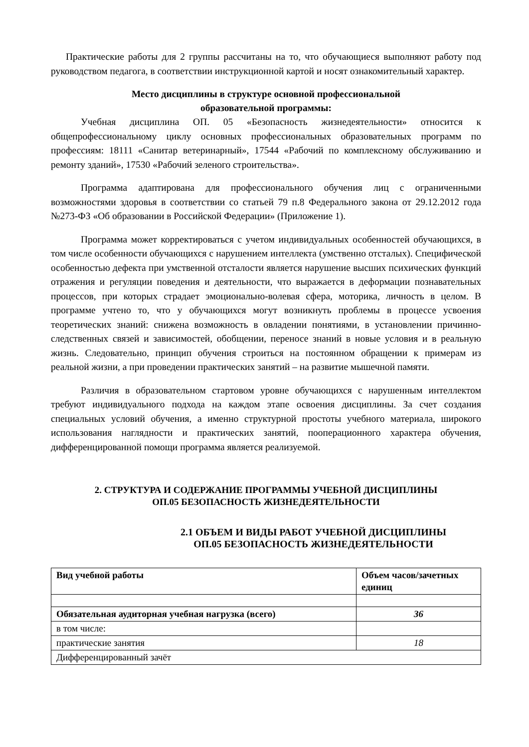Практические работы для 2 группы рассчитаны на то, что обучающиеся выполняют работу под руководством педагога, в соответствии инструкционной картой и носят ознакомительный характер.
Место дисциплины в структуре основной профессиональной
образовательной программы:
Учебная дисциплина ОП. 05 «Безопасность жизнедеятельности» относится к общепрофессиональному циклу основных профессиональных образовательных программ по профессиям: 18111 «Санитар ветеринарный», 17544 «Рабочий по комплексному обслуживанию и ремонту зданий», 17530 «Рабочий зеленого строительства».
Программа адаптирована для профессионального обучения лиц с ограниченными возможностями здоровья в соответствии со статьей 79 п.8 Федерального закона от 29.12.2012 года №273-ФЗ «Об образовании в Российской Федерации» (Приложение 1).
Программа может корректироваться с учетом индивидуальных особенностей обучающихся, в том числе особенности обучающихся с нарушением интеллекта (умственно отсталых). Специфической особенностью дефекта при умственной отсталости является нарушение высших психических функций отражения и регуляции поведения и деятельности, что выражается в деформации познавательных процессов, при которых страдает эмоционально-волевая сфера, моторика, личность в целом. В программе учтено то, что у обучающихся могут возникнуть проблемы в процессе усвоения теоретических знаний: снижена возможность в овладении понятиями, в установлении причинно- следственных связей и зависимостей, обобщении, переносе знаний в новые условия и в реальную жизнь. Следовательно, принцип обучения строиться на постоянном обращении к примерам из реальной жизни, а при проведении практических занятий – на развитие мышечной памяти.
Различия в образовательном стартовом уровне обучающихся с нарушенным интеллектом требуют индивидуального подхода на каждом этапе освоения дисциплины. За счет создания специальных условий обучения, а именно структурной простоты учебного материала, широкого использования наглядности и практических занятий, пооперационного характера обучения, дифференцированной помощи программа является реализуемой.
2. СТРУКТУРА И СОДЕРЖАНИЕ ПРОГРАММЫ УЧЕБНОЙ ДИСЦИПЛИНЫ
ОП.05 БЕЗОПАСНОСТЬ ЖИЗНЕДЕЯТЕЛЬНОСТИ
2.1 ОБЪЕМ И ВИДЫ РАБОТ УЧЕБНОЙ ДИСЦИПЛИНЫ
ОП.05 БЕЗОПАСНОСТЬ ЖИЗНЕДЕЯТЕЛЬНОСТИ
| Вид учебной работы | Объем часов/зачетных единиц |
| --- | --- |
| Обязательная аудиторная учебная нагрузка (всего) | 36 |
| в том числе: | |
| практические занятия | 18 |
| Дифференцированный зачёт | |